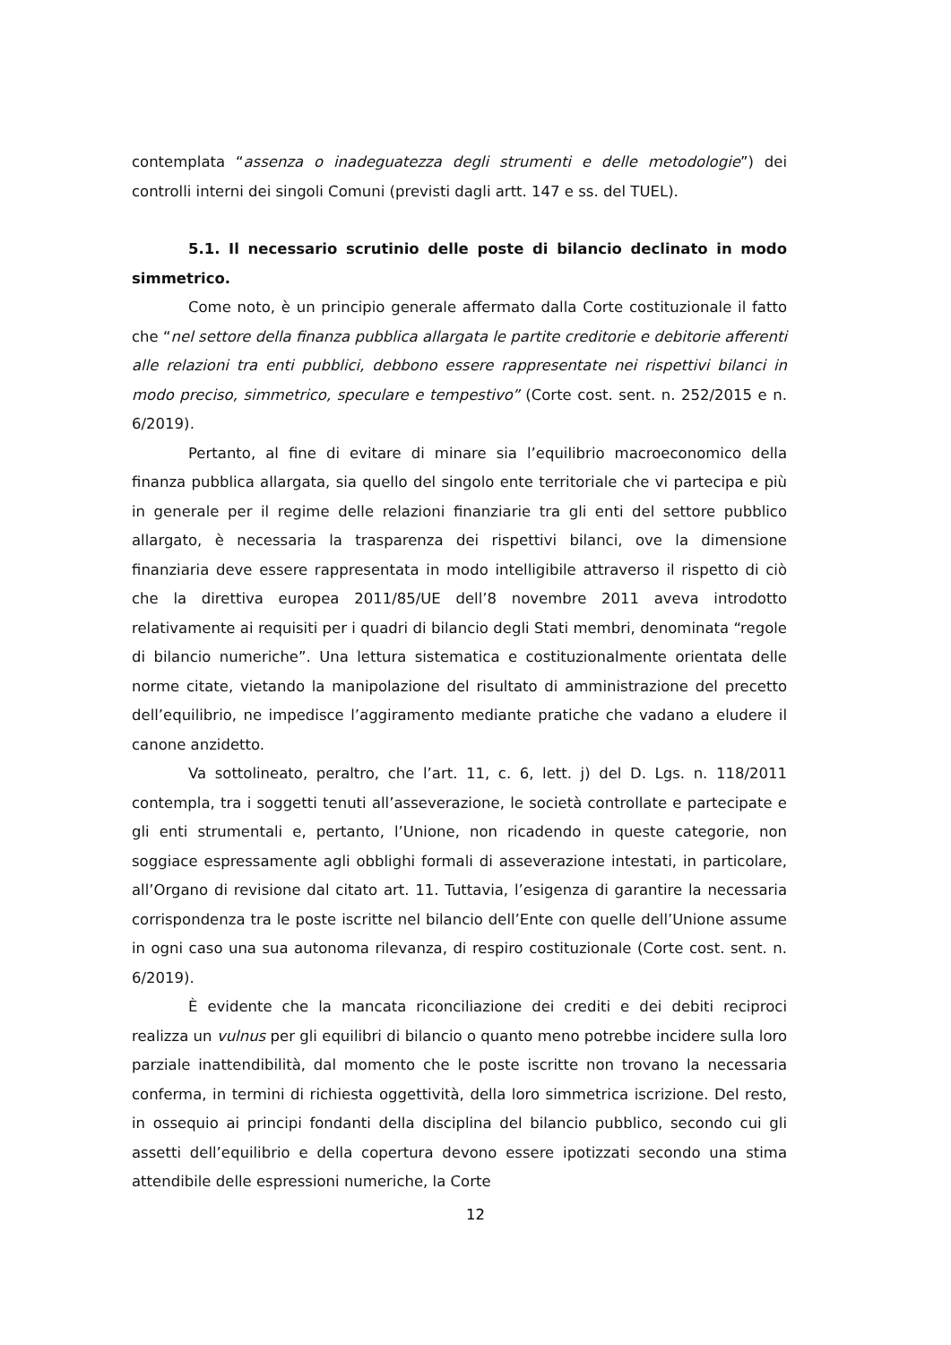contemplata “assenza o inadeguatezza degli strumenti e delle metodologie”) dei controlli interni dei singoli Comuni (previsti dagli artt. 147 e ss. del TUEL).
5.1. Il necessario scrutinio delle poste di bilancio declinato in modo simmetrico.
Come noto, è un principio generale affermato dalla Corte costituzionale il fatto che “nel settore della finanza pubblica allargata le partite creditorie e debitorie afferenti alle relazioni tra enti pubblici, debbono essere rappresentate nei rispettivi bilanci in modo preciso, simmetrico, speculare e tempestivo” (Corte cost. sent. n. 252/2015 e n. 6/2019).
Pertanto, al fine di evitare di minare sia l’equilibrio macroeconomico della finanza pubblica allargata, sia quello del singolo ente territoriale che vi partecipa e più in generale per il regime delle relazioni finanziarie tra gli enti del settore pubblico allargato, è necessaria la trasparenza dei rispettivi bilanci, ove la dimensione finanziaria deve essere rappresentata in modo intelligibile attraverso il rispetto di ciò che la direttiva europea 2011/85/UE dell’8 novembre 2011 aveva introdotto relativamente ai requisiti per i quadri di bilancio degli Stati membri, denominata “regole di bilancio numeriche”. Una lettura sistematica e costituzionalmente orientata delle norme citate, vietando la manipolazione del risultato di amministrazione del precetto dell’equilibrio, ne impedisce l’aggiramento mediante pratiche che vadano a eludere il canone anzidetto.
Va sottolineato, peraltro, che l’art. 11, c. 6, lett. j) del D. Lgs. n. 118/2011 contempla, tra i soggetti tenuti all’asseverazione, le società controllate e partecipate e gli enti strumentali e, pertanto, l’Unione, non ricadendo in queste categorie, non soggiace espressamente agli obblighi formali di asseverazione intestati, in particolare, all’Organo di revisione dal citato art. 11. Tuttavia, l’esigenza di garantire la necessaria corrispondenza tra le poste iscritte nel bilancio dell’Ente con quelle dell’Unione assume in ogni caso una sua autonoma rilevanza, di respiro costituzionale (Corte cost. sent. n. 6/2019).
È evidente che la mancata riconciliazione dei crediti e dei debiti reciproci realizza un vulnus per gli equilibri di bilancio o quanto meno potrebbe incidere sulla loro parziale inattendibilità, dal momento che le poste iscritte non trovano la necessaria conferma, in termini di richiesta oggettività, della loro simmetrica iscrizione. Del resto, in ossequio ai principi fondanti della disciplina del bilancio pubblico, secondo cui gli assetti dell’equilibrio e della copertura devono essere ipotizzati secondo una stima attendibile delle espressioni numeriche, la Corte
12